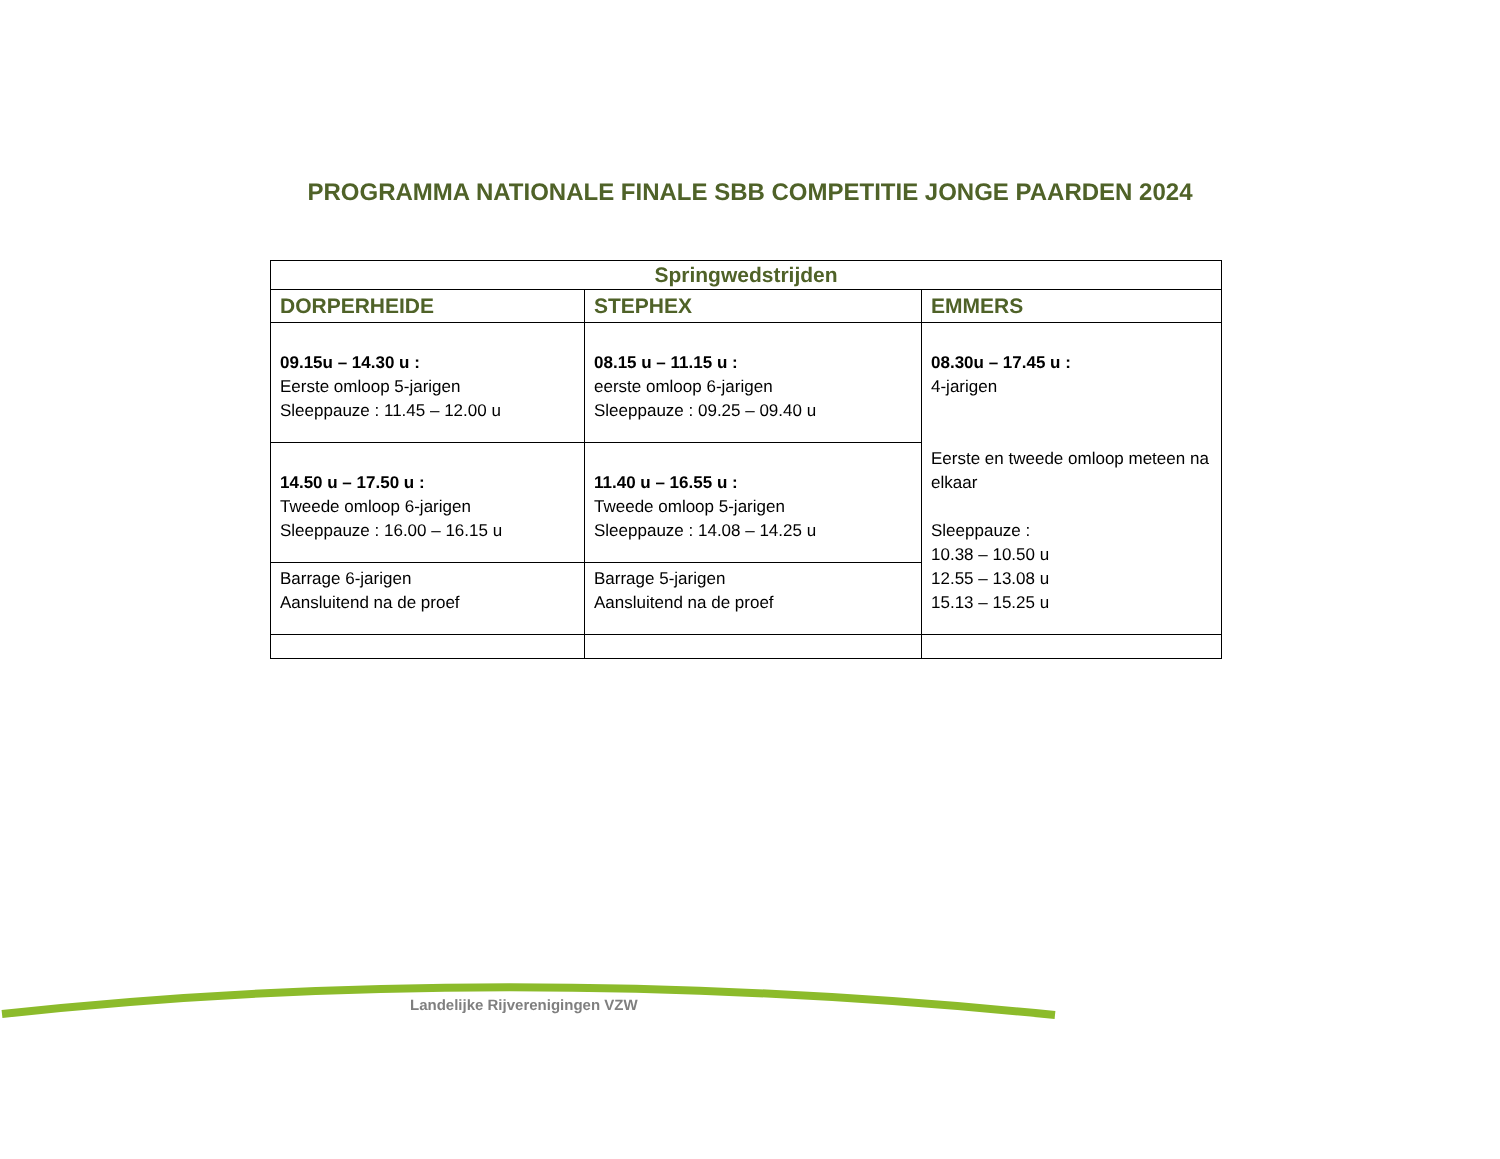PROGRAMMA NATIONALE FINALE SBB COMPETITIE JONGE PAARDEN 2024
| Springwedstrijden | | |
| --- | --- | --- |
| DORPERHEIDE | STEPHEX | EMMERS |
| 09.15u – 14.30 u : Eerste omloop 5-jarigen Sleeppauze : 11.45 – 12.00 u | 08.15 u – 11.15 u : eerste omloop 6-jarigen Sleeppauze : 09.25 – 09.40 u | 08.30u – 17.45 u : 4-jarigen Eerste en tweede omloop meteen na elkaar Sleeppauze : 10.38 – 10.50 u 12.55 – 13.08 u 15.13 – 15.25 u |
| 14.50 u – 17.50 u : Tweede omloop 6-jarigen Sleeppauze : 16.00 – 16.15 u | 11.40 u – 16.55 u : Tweede omloop 5-jarigen Sleeppauze : 14.08 – 14.25 u | |
| Barrage 6-jarigen Aansluitend na de proef | Barrage 5-jarigen Aansluitend na de proef | |
Landelijke Rijverenigingen VZW